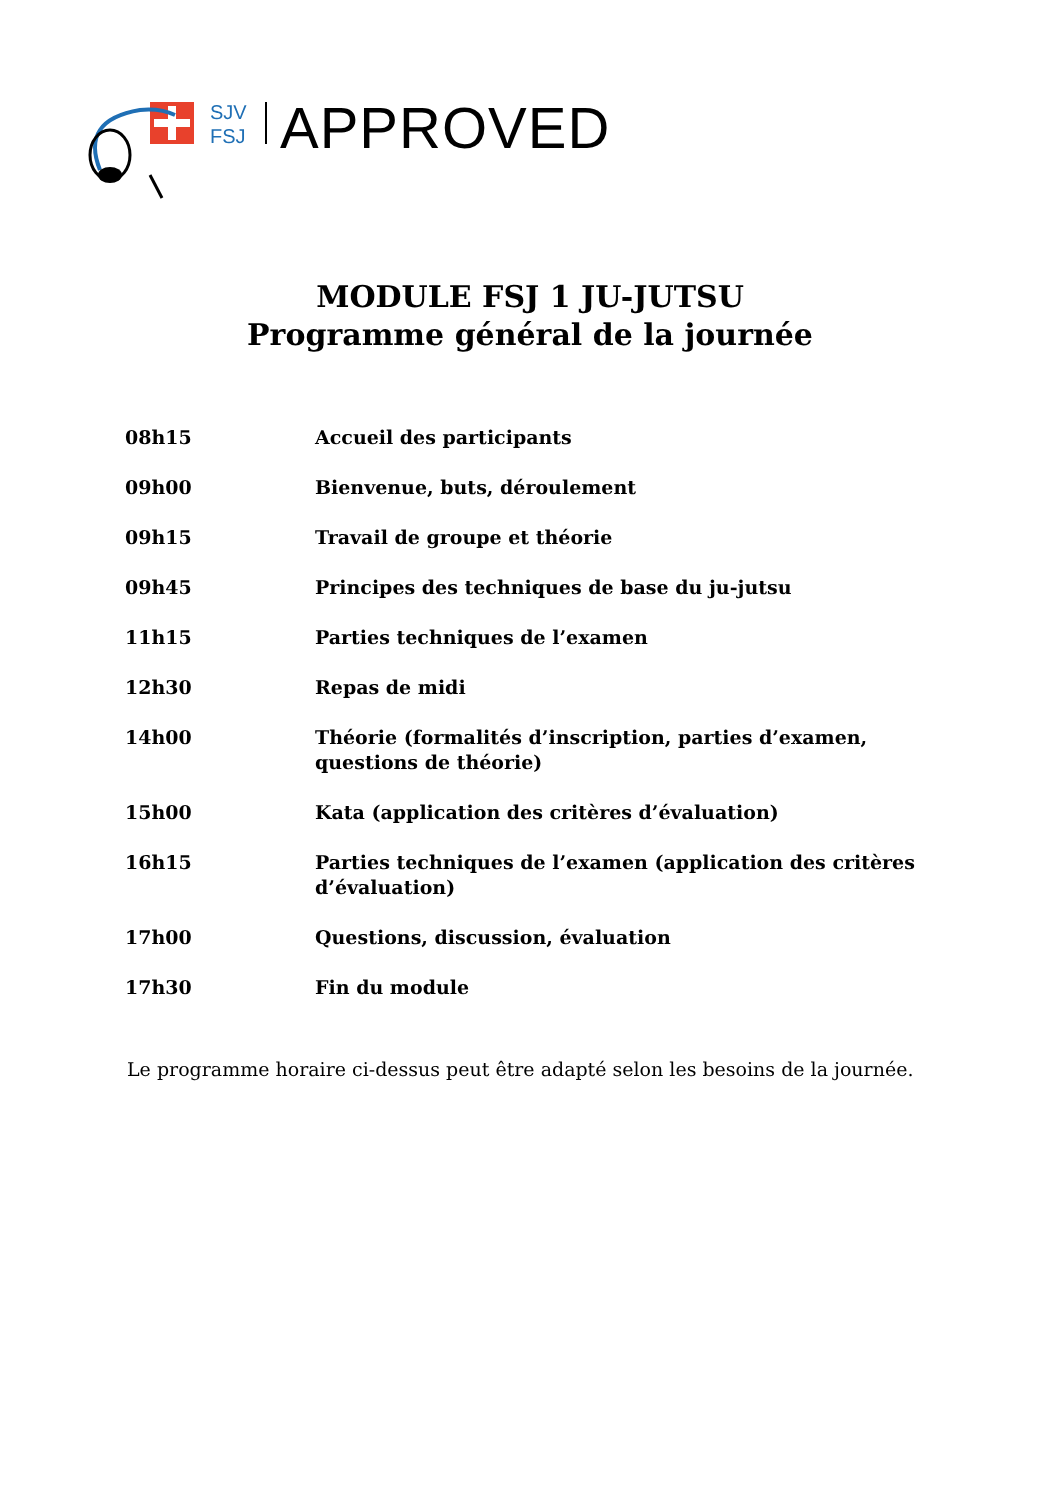SJV
FSJ
APPROVED
MODULE FSJ 1 JU-JUTSU
Programme général de la journée
| 08h15 | Accueil des participants |
| 09h00 | Bienvenue, buts, déroulement |
| 09h15 | Travail de groupe et théorie |
| 09h45 | Principes des techniques de base du ju-jutsu |
| 11h15 | Parties techniques de l’examen |
| 12h30 | Repas de midi |
| 14h00 | Théorie (formalités d’inscription, parties d’examen, questions de théorie) |
| 15h00 | Kata (application des critères d’évaluation) |
| 16h15 | Parties techniques de l’examen (application des critères d’évaluation) |
| 17h00 | Questions, discussion, évaluation |
| 17h30 | Fin du module |
Le programme horaire ci-dessus peut être adapté selon les besoins de la journée.